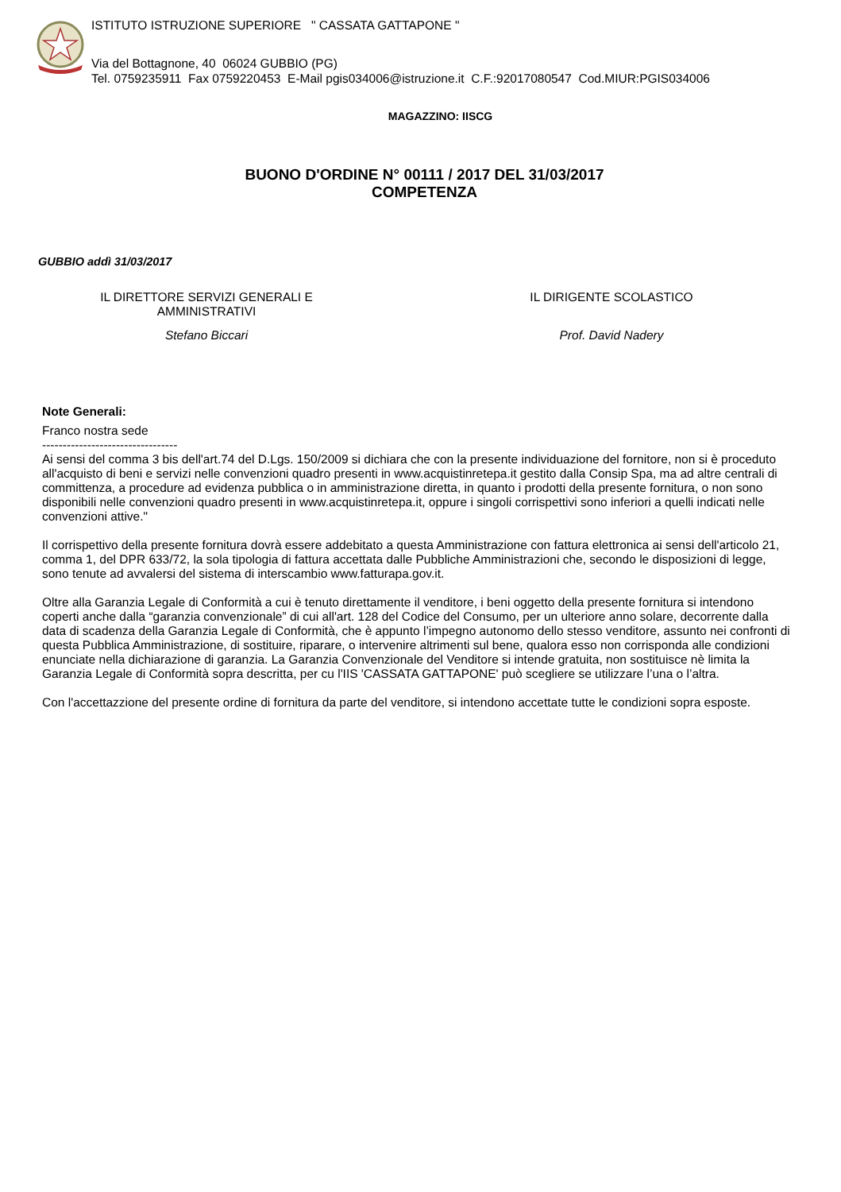ISTITUTO ISTRUZIONE SUPERIORE " CASSATA GATTAPONE "
Via del Bottagnone, 40 06024 GUBBIO (PG)
Tel. 0759235911 Fax 0759220453 E-Mail pgis034006@istruzione.it C.F.:92017080547 Cod.MIUR:PGIS034006
MAGAZZINO: IISCG
BUONO D'ORDINE N° 00111 / 2017 DEL 31/03/2017
COMPETENZA
GUBBIO addì 31/03/2017
IL DIRETTORE SERVIZI GENERALI E
AMMINISTRATIVI
Stefano Biccari
IL DIRIGENTE SCOLASTICO
Prof. David Nadery
Note Generali:
Franco nostra sede
---------------------------------
Ai sensi del comma 3 bis dell'art.74 del D.Lgs. 150/2009 si dichiara che con la presente individuazione del fornitore, non si è proceduto all'acquisto di beni e servizi nelle convenzioni quadro presenti in www.acquistinretepa.it gestito dalla Consip Spa, ma ad altre centrali di committenza, a procedure ad evidenza pubblica o in amministrazione diretta, in quanto i prodotti della presente fornitura, o non sono disponibili nelle convenzioni quadro presenti in www.acquistinretepa.it, oppure i singoli corrispettivi sono inferiori a quelli indicati nelle convenzioni attive."
Il corrispettivo della presente fornitura dovrà essere addebitato a questa Amministrazione con fattura elettronica ai sensi dell'articolo 21, comma 1, del DPR 633/72, la sola tipologia di fattura accettata dalle Pubbliche Amministrazioni che, secondo le disposizioni di legge, sono tenute ad avvalersi del sistema di interscambio www.fatturapa.gov.it.
Oltre alla Garanzia Legale di Conformità a cui è tenuto direttamente il venditore, i beni oggetto della presente fornitura si intendono coperti anche dalla “garanzia convenzionale” di cui all'art. 128 del Codice del Consumo, per un ulteriore anno solare, decorrente dalla data di scadenza della Garanzia Legale di Conformità, che è appunto l’impegno autonomo dello stesso venditore, assunto nei confronti di questa Pubblica Amministrazione, di sostituire, riparare, o intervenire altrimenti sul bene, qualora esso non corrisponda alle condizioni enunciate nella dichiarazione di garanzia. La Garanzia Convenzionale del Venditore si intende gratuita, non sostituisce nè limita la Garanzia Legale di Conformità sopra descritta, per cu l'IIS 'CASSATA GATTAPONE' può scegliere se utilizzare l’una o l’altra.
Con l'accettazzione del presente ordine di fornitura da parte del venditore, si intendono accettate tutte le condizioni sopra esposte.